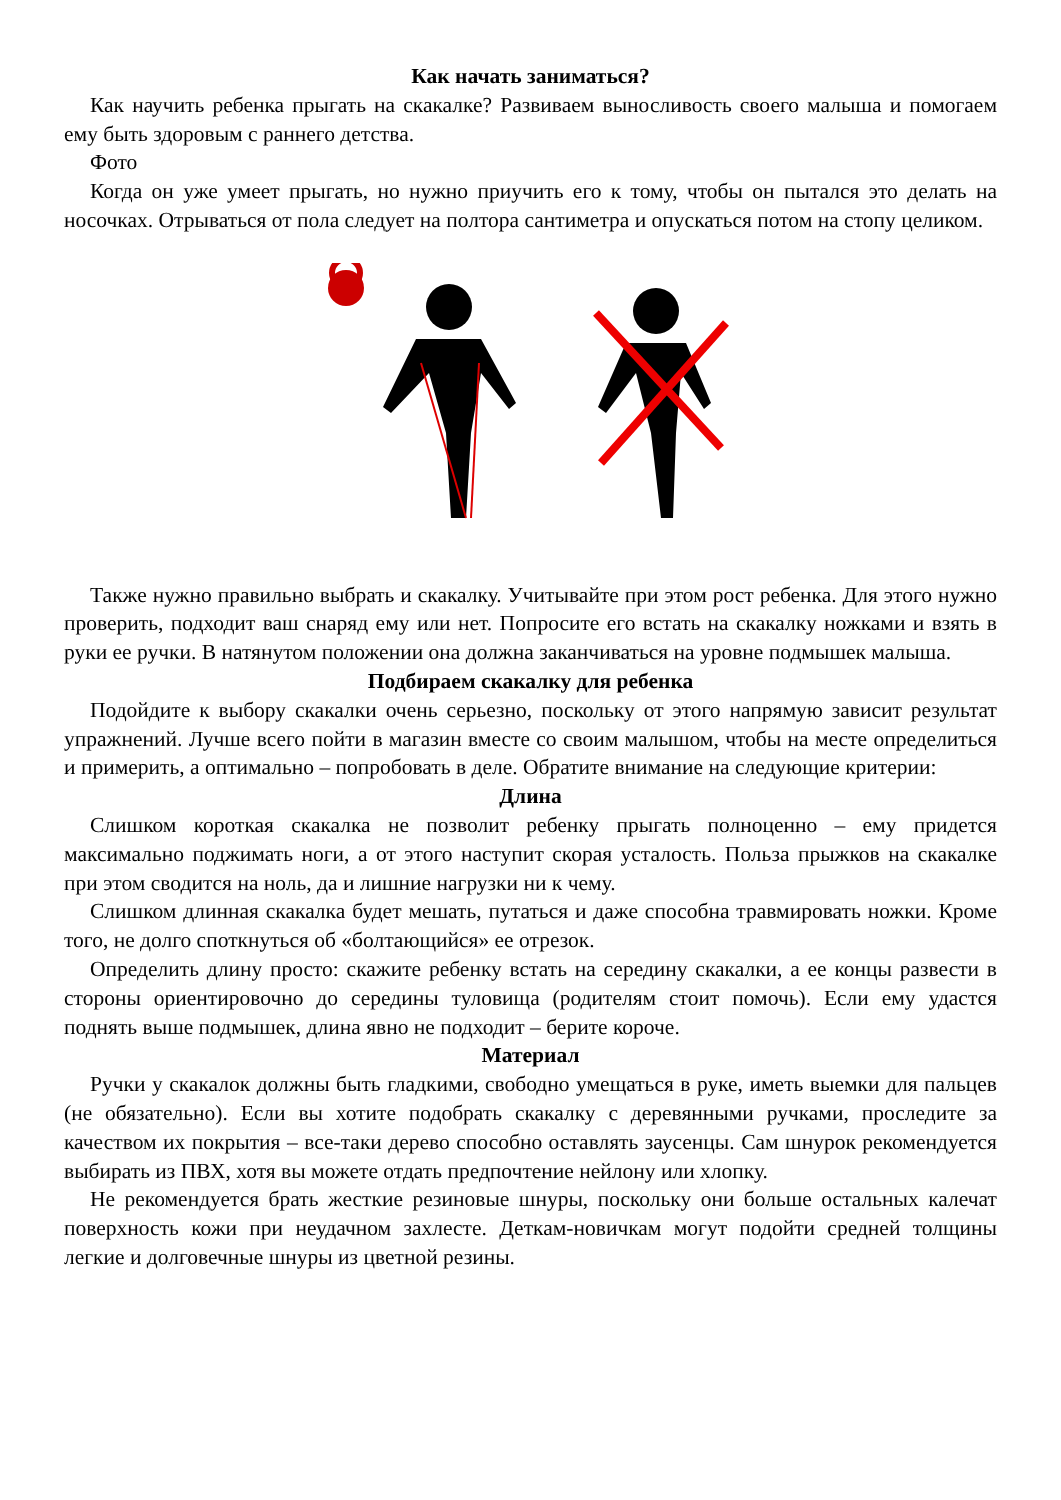Как начать заниматься?
Как научить ребенка прыгать на скакалке? Развиваем выносливость своего малыша и помогаем ему быть здоровым с раннего детства.
Фото
Когда он уже умеет прыгать, но нужно приучить его к тому, чтобы он пытался это делать на носочках. Отрываться от пола следует на полтора сантиметра и опускаться потом на стопу целиком.
Также нужно правильно выбрать и скакалку. Учитывайте при этом рост ребенка. Для этого нужно проверить, подходит ваш снаряд ему или нет. Попросите его встать на скакалку ножками и взять в руки ее ручки. В натянутом положении она должна заканчиваться на уровне подмышек малыша.
Подбираем скакалку для ребенка
Подойдите к выбору скакалки очень серьезно, поскольку от этого напрямую зависит результат упражнений. Лучше всего пойти в магазин вместе со своим малышом, чтобы на месте определиться и примерить, а оптимально – попробовать в деле. Обратите внимание на следующие критерии:
Длина
Слишком короткая скакалка не позволит ребенку прыгать полноценно – ему придется максимально поджимать ноги, а от этого наступит скорая усталость. Польза прыжков на скакалке при этом сводится на ноль, да и лишние нагрузки ни к чему.
Слишком длинная скакалка будет мешать, путаться и даже способна травмировать ножки. Кроме того, не долго споткнуться об «болтающийся» ее отрезок.
Определить длину просто: скажите ребенку встать на середину скакалки, а ее концы развести в стороны ориентировочно до середины туловища (родителям стоит помочь). Если ему удастся поднять выше подмышек, длина явно не подходит – берите короче.
Материал
Ручки у скакалок должны быть гладкими, свободно умещаться в руке, иметь выемки для пальцев (не обязательно). Если вы хотите подобрать скакалку с деревянными ручками, проследите за качеством их покрытия – все-таки дерево способно оставлять заусенцы. Сам шнурок рекомендуется выбирать из ПВХ, хотя вы можете отдать предпочтение нейлону или хлопку.
Не рекомендуется брать жесткие резиновые шнуры, поскольку они больше остальных калечат поверхность кожи при неудачном захлесте. Деткам-новичкам могут подойти средней толщины легкие и долговечные шнуры из цветной резины.